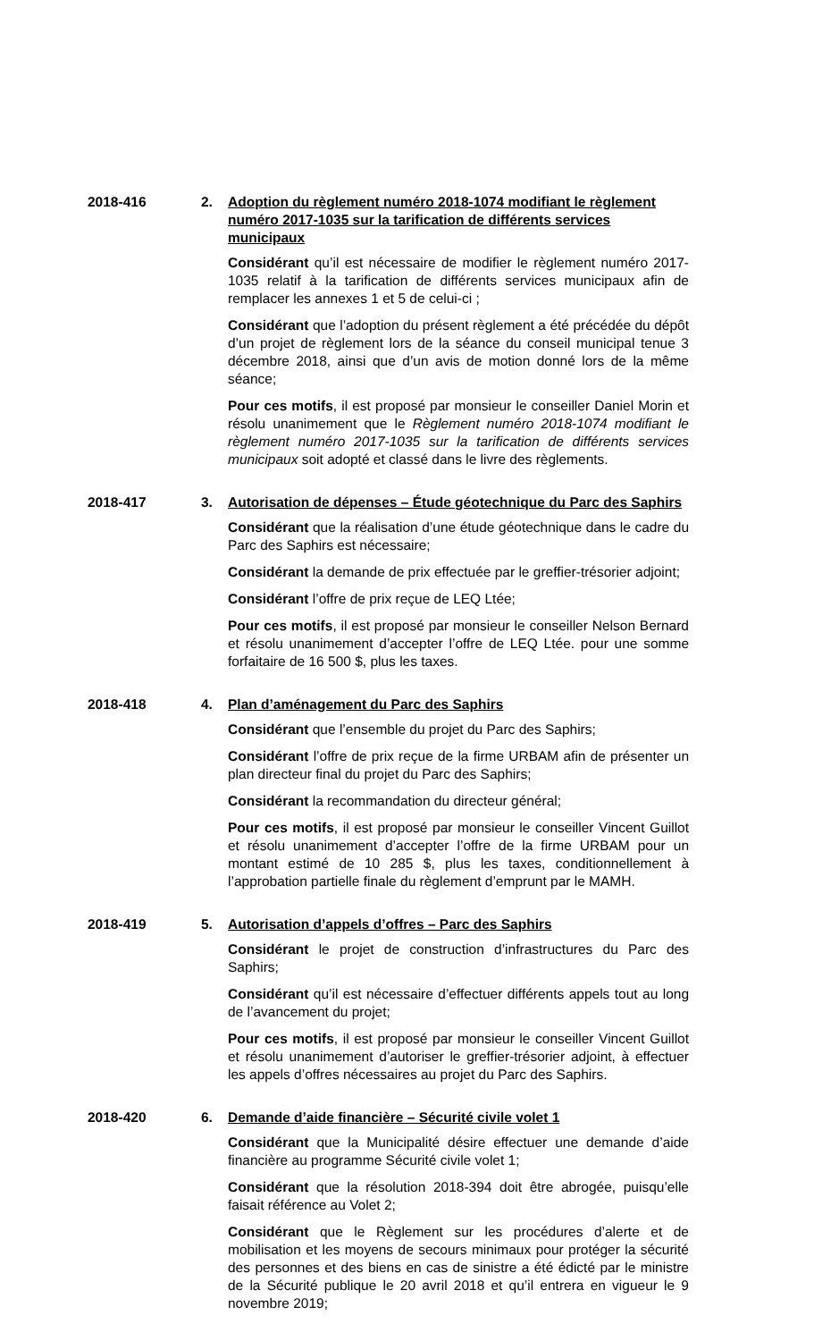2018-416 2. Adoption du règlement numéro 2018-1074 modifiant le règlement numéro 2017-1035 sur la tarification de différents services municipaux
Considérant qu’il est nécessaire de modifier le règlement numéro 2017-1035 relatif à la tarification de différents services municipaux afin de remplacer les annexes 1 et 5 de celui-ci ;
Considérant que l’adoption du présent règlement a été précédée du dépôt d’un projet de règlement lors de la séance du conseil municipal tenue 3 décembre 2018, ainsi que d’un avis de motion donné lors de la même séance;
Pour ces motifs, il est proposé par monsieur le conseiller Daniel Morin et résolu unanimement que le Règlement numéro 2018-1074 modifiant le règlement numéro 2017-1035 sur la tarification de différents services municipaux soit adopté et classé dans le livre des règlements.
2018-417 3. Autorisation de dépenses – Étude géotechnique du Parc des Saphirs
Considérant que la réalisation d’une étude géotechnique dans le cadre du Parc des Saphirs est nécessaire;
Considérant la demande de prix effectuée par le greffier-trésorier adjoint;
Considérant l’offre de prix reçue de LEQ Ltée;
Pour ces motifs, il est proposé par monsieur le conseiller Nelson Bernard et résolu unanimement d’accepter l’offre de LEQ Ltée. pour une somme forfaitaire de 16 500 $, plus les taxes.
2018-418 4. Plan d’aménagement du Parc des Saphirs
Considérant que l’ensemble du projet du Parc des Saphirs;
Considérant l’offre de prix reçue de la firme URBAM afin de présenter un plan directeur final du projet du Parc des Saphirs;
Considérant la recommandation du directeur général;
Pour ces motifs, il est proposé par monsieur le conseiller Vincent Guillot et résolu unanimement d’accepter l’offre de la firme URBAM pour un montant estimé de 10 285 $, plus les taxes, conditionnellement à l’approbation partielle finale du règlement d’emprunt par le MAMH.
2018-419 5. Autorisation d’appels d’offres – Parc des Saphirs
Considérant le projet de construction d’infrastructures du Parc des Saphirs;
Considérant qu’il est nécessaire d’effectuer différents appels tout au long de l’avancement du projet;
Pour ces motifs, il est proposé par monsieur le conseiller Vincent Guillot et résolu unanimement d’autoriser le greffier-trésorier adjoint, à effectuer les appels d’offres nécessaires au projet du Parc des Saphirs.
2018-420 6. Demande d’aide financière – Sécurité civile volet 1
Considérant que la Municipalité désire effectuer une demande d’aide financière au programme Sécurité civile volet 1;
Considérant que la résolution 2018-394 doit être abrogée, puisqu’elle faisait référence au Volet 2;
Considérant que le Règlement sur les procédures d’alerte et de mobilisation et les moyens de secours minimaux pour protéger la sécurité des personnes et des biens en cas de sinistre a été édicté par le ministre de la Sécurité publique le 20 avril 2018 et qu’il entrera en vigueur le 9 novembre 2019;